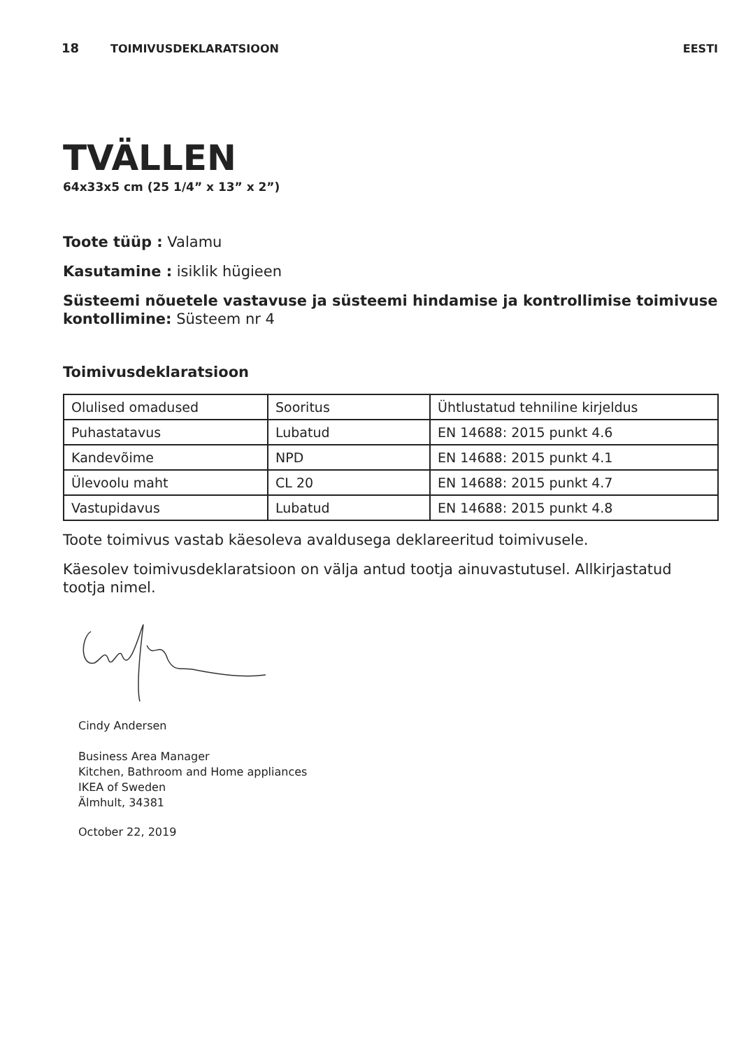18 TOIMIVUSDEKLARATSIOON EESTI
TVÄLLEN
64x33x5 cm (25 1/4” x 13” x 2”)
Toote tüüp : Valamu
Kasutamine : isiklik hügieen
Süsteemi nõuetele vastavuse ja süsteemi hindamise ja kontrollimise toimivuse kontollimine: Süsteem nr 4
Toimivusdeklaratsioon
| Olulised omadused | Sooritus | Ühtlustatud tehniline kirjeldus |
| Puhastatavus | Lubatud | EN 14688: 2015 punkt 4.6 |
| Kandevõime | NPD | EN 14688: 2015 punkt 4.1 |
| Ülevoolu maht | CL 20 | EN 14688: 2015 punkt 4.7 |
| Vastupidavus | Lubatud | EN 14688: 2015 punkt 4.8 |
Toote toimivus vastab käesoleva avaldusega deklareeritud toimivusele.
Käesolev toimivusdeklaratsioon on välja antud tootja ainuvastutusel. Allkirjastatud tootja nimel.
Cindy Andersen
Business Area Manager
Kitchen, Bathroom and Home appliances
IKEA of Sweden
Älmhult, 34381
October 22, 2019